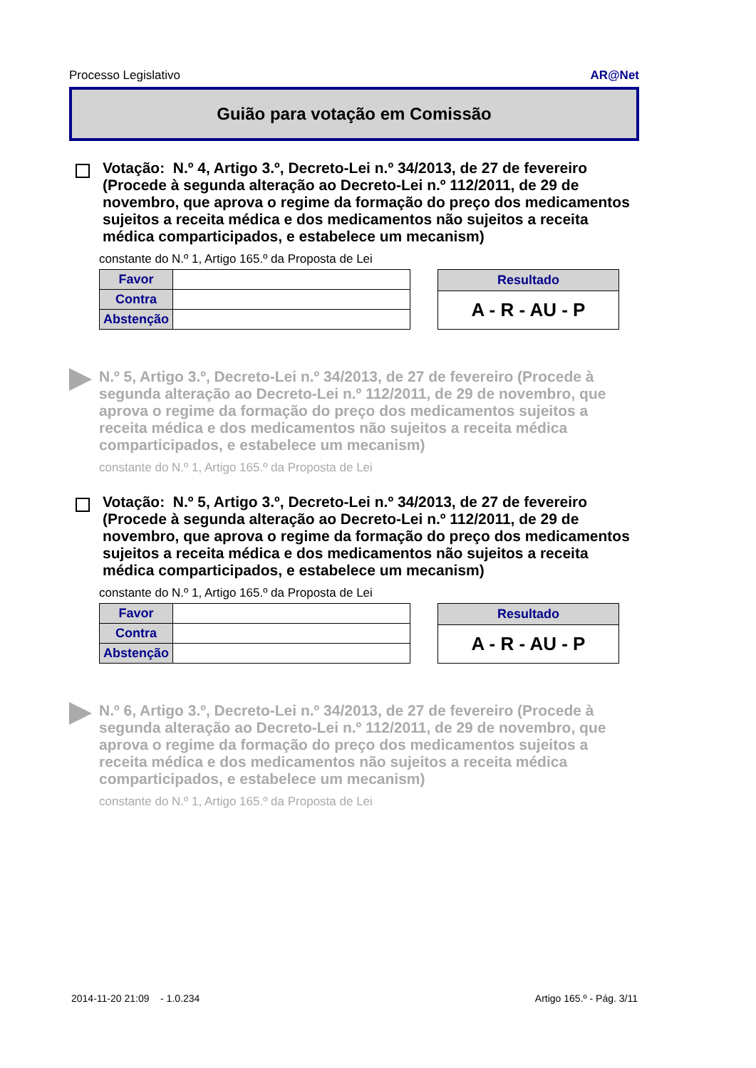Processo Legislativo AR@Net
Guião para votação em Comissão
Votação: N.º 4, Artigo 3.º, Decreto-Lei n.º 34/2013, de 27 de fevereiro (Procede à segunda alteração ao Decreto-Lei n.º 112/2011, de 29 de novembro, que aprova o regime da formação do preço dos medicamentos sujeitos a receita médica e dos medicamentos não sujeitos a receita médica comparticipados, e estabelece um mecanism)
constante do N.º 1, Artigo 165.º da Proposta de Lei
| Favor | |
| Contra | |
| Abstenção | |
| Resultado |
| --- |
| A - R - AU - P |
N.º 5, Artigo 3.º, Decreto-Lei n.º 34/2013, de 27 de fevereiro (Procede à segunda alteração ao Decreto-Lei n.º 112/2011, de 29 de novembro, que aprova o regime da formação do preço dos medicamentos sujeitos a receita médica e dos medicamentos não sujeitos a receita médica comparticipados, e estabelece um mecanism)
constante do N.º 1, Artigo 165.º da Proposta de Lei
Votação: N.º 5, Artigo 3.º, Decreto-Lei n.º 34/2013, de 27 de fevereiro (Procede à segunda alteração ao Decreto-Lei n.º 112/2011, de 29 de novembro, que aprova o regime da formação do preço dos medicamentos sujeitos a receita médica e dos medicamentos não sujeitos a receita médica comparticipados, e estabelece um mecanism)
constante do N.º 1, Artigo 165.º da Proposta de Lei
| Favor | |
| Contra | |
| Abstenção | |
| Resultado |
| --- |
| A - R - AU - P |
N.º 6, Artigo 3.º, Decreto-Lei n.º 34/2013, de 27 de fevereiro (Procede à segunda alteração ao Decreto-Lei n.º 112/2011, de 29 de novembro, que aprova o regime da formação do preço dos medicamentos sujeitos a receita médica e dos medicamentos não sujeitos a receita médica comparticipados, e estabelece um mecanism)
constante do N.º 1, Artigo 165.º da Proposta de Lei
2014-11-20 21:09 - 1.0.234 Artigo 165.º - Pág. 3/11